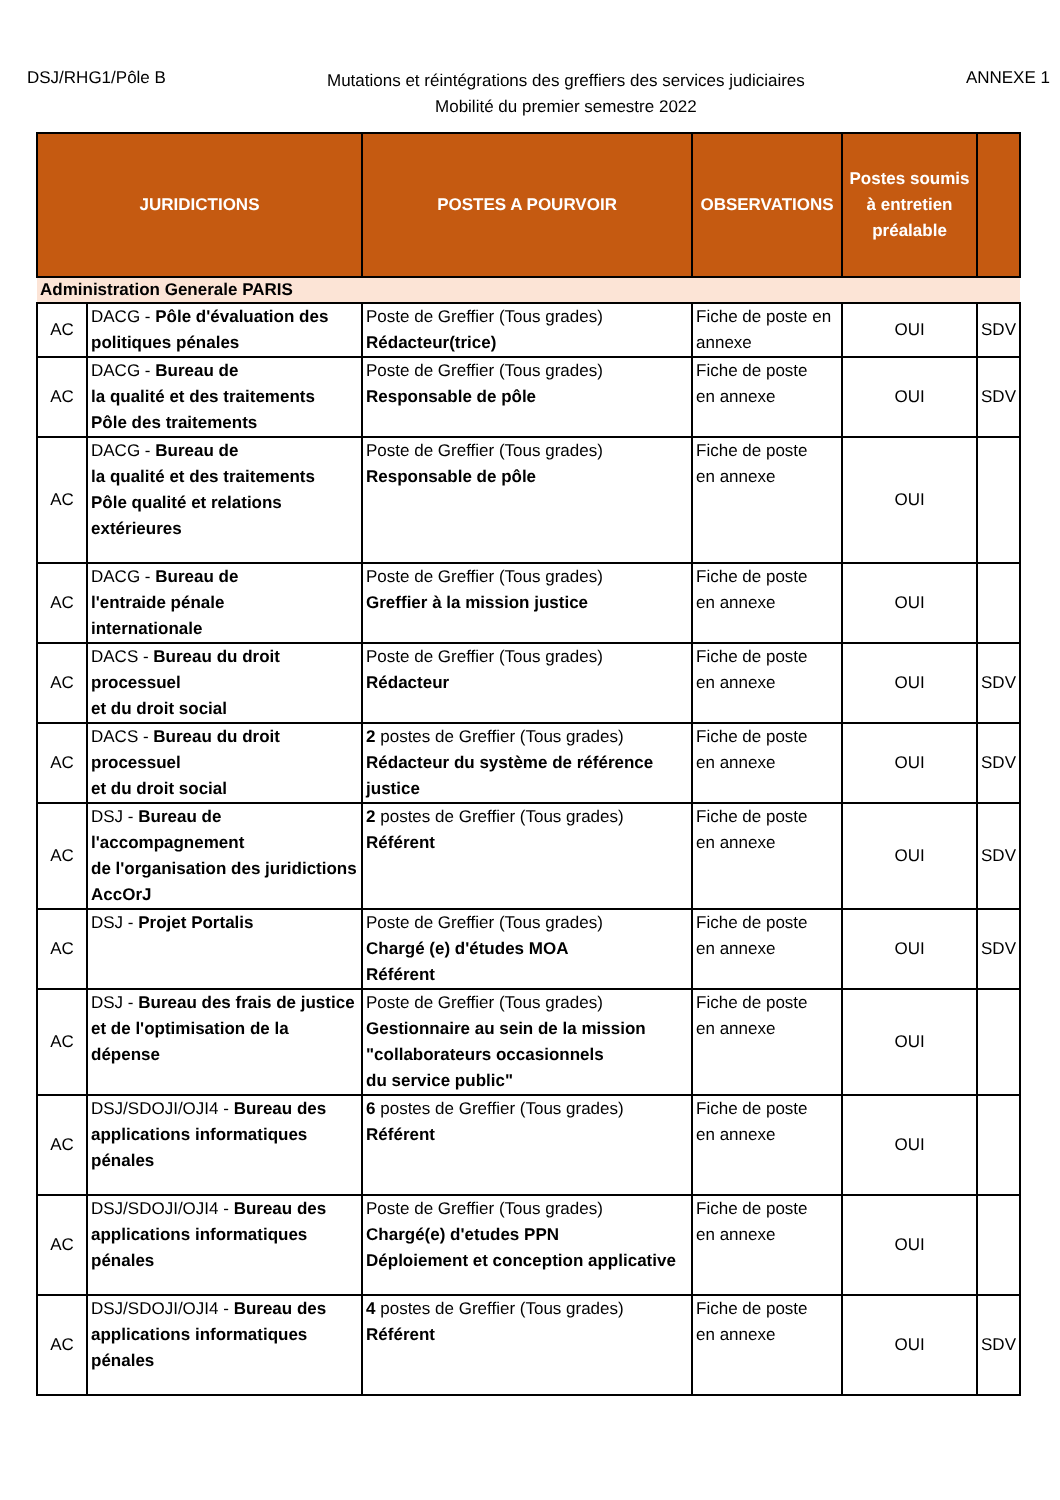DSJ/RHG1/Pôle B
Mutations et réintégrations des greffiers des services judiciaires
Mobilité du premier semestre 2022
ANNEXE 1
| JURIDICTIONS | | POSTES A POURVOIR | OBSERVATIONS | Postes soumis à entretien préalable | |
| --- | --- | --- | --- | --- | --- |
| Administration Generale PARIS | | | | | |
| AC | DACG - Pôle d'évaluation des politiques pénales | Poste de Greffier (Tous grades) Rédacteur(trice) | Fiche de poste en annexe | OUI | SDV |
| AC | DACG - Bureau de la qualité et des traitements Pôle des traitements | Poste de Greffier (Tous grades) Responsable de pôle | Fiche de poste en annexe | OUI | SDV |
| AC | DACG - Bureau de la qualité et des traitements Pôle qualité et relations extérieures | Poste de Greffier (Tous grades) Responsable de pôle | Fiche de poste en annexe | OUI | |
| AC | DACG - Bureau de l'entraide pénale internationale | Poste de Greffier (Tous grades) Greffier à la mission justice | Fiche de poste en annexe | OUI | |
| AC | DACS - Bureau du droit processuel et du droit social | Poste de Greffier (Tous grades) Rédacteur | Fiche de poste en annexe | OUI | SDV |
| AC | DACS - Bureau du droit processuel et du droit social | 2 postes de Greffier (Tous grades) Rédacteur du système de référence justice | Fiche de poste en annexe | OUI | SDV |
| AC | DSJ - Bureau de l'accompagnement de l'organisation des juridictions AccOrJ | 2 postes de Greffier (Tous grades) Référent | Fiche de poste en annexe | OUI | SDV |
| AC | DSJ - Projet Portalis | Poste de Greffier (Tous grades) Chargé (e) d'études MOA Référent | Fiche de poste en annexe | OUI | SDV |
| AC | DSJ - Bureau des frais de justice et de l'optimisation de la dépense | Poste de Greffier (Tous grades) Gestionnaire au sein de la mission "collaborateurs occasionnels du service public" | Fiche de poste en annexe | OUI | |
| AC | DSJ/SDOJI/OJI4 - Bureau des applications informatiques pénales | 6 postes de Greffier (Tous grades) Référent | Fiche de poste en annexe | OUI | |
| AC | DSJ/SDOJI/OJI4 - Bureau des applications informatiques pénales | Poste de Greffier (Tous grades) Chargé(e) d'etudes PPN Déploiement et conception applicative | Fiche de poste en annexe | OUI | |
| AC | DSJ/SDOJI/OJI4 - Bureau des applications informatiques pénales | 4 postes de Greffier (Tous grades) Référent | Fiche de poste en annexe | OUI | SDV |